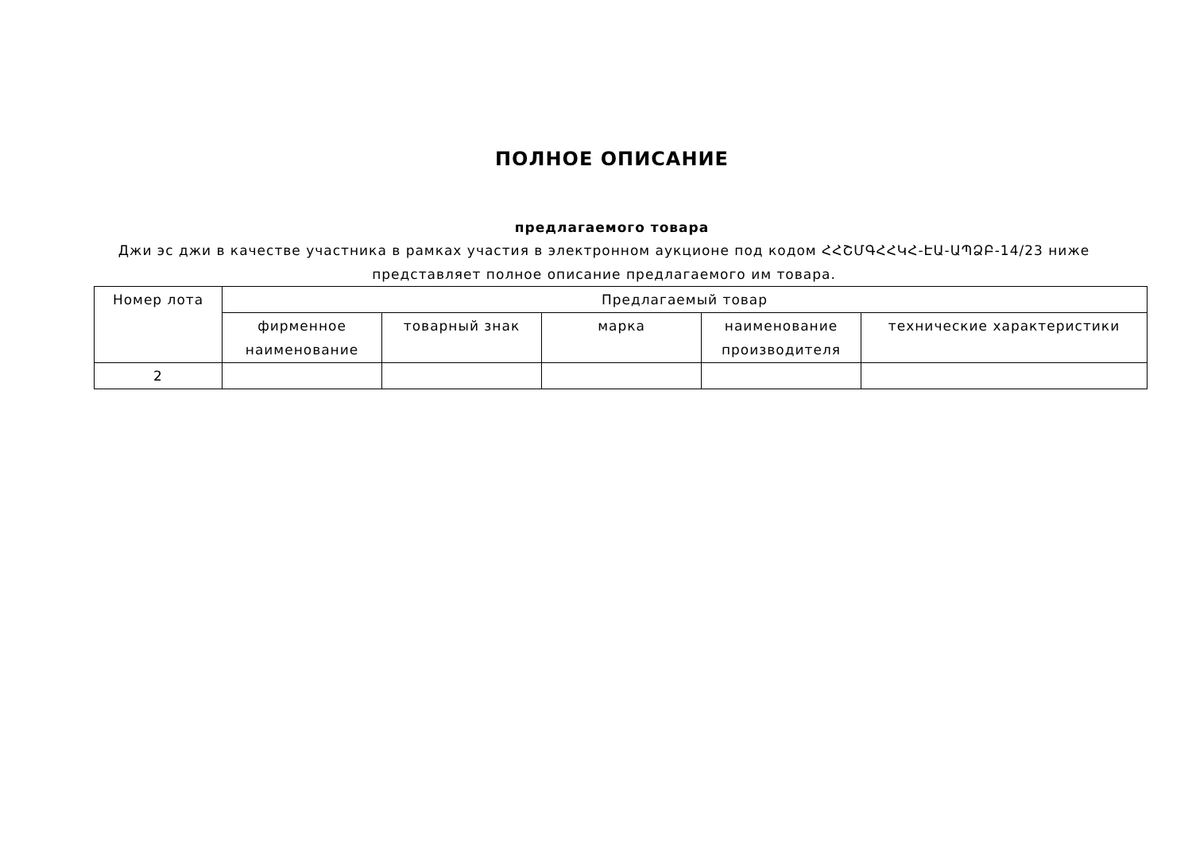ПОЛНОЕ ОПИСАНИЕ
предлагаемого товара
Джи эс джи в качестве участника в рамках участия в электронном аукционе под кодом ՀՀՇՄԳՀՀԿՀ-ԷԱ-ԱՊՁԲ-14/23 ниже представляет полное описание предлагаемого им товара.
| Номер лота | Предлагаемый товар | | | | |
| --- | --- | --- | --- | --- | --- |
| | фирменное наименование | товарный знак | марка | наименование производителя | технические характеристики |
| 2 | | | | | |